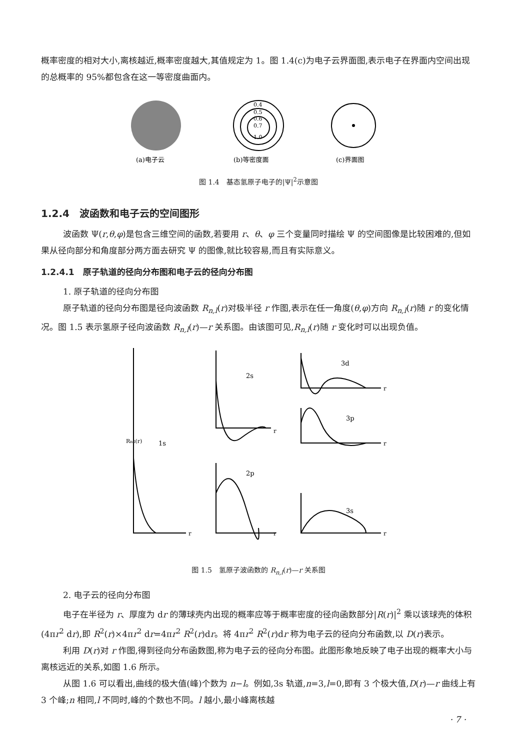概率密度的相对大小,离核越近,概率密度越大,其值规定为 1。图 1.4(c)为电子云界面图,表示电子在界面内空间出现的总概率的 95%都包含在这一等密度曲面内。
0.4
0.5
0.6
0.7
1.0
(a)电子云
(b)等密度面
(c)界面图
图 1.4　基态氢原子电子的|Ψ|<sup>2</sup>示意图
1.2.4　波函数和电子云的空间图形
波函数 Ψ(r,θ,φ)是包含三维空间的函数,若要用 r、θ、φ 三个变量同时描绘 Ψ 的空间图像是比较困难的,但如果从径向部分和角度部分两方面去研究 Ψ 的图像,就比较容易,而且有实际意义。
1.2.4.1　原子轨道的径向分布图和电子云的径向分布图
1. 原子轨道的径向分布图
原子轨道的径向分布图是径向波函数 R<sub>n,l</sub>(r)对极半径 r 作图,表示在任一角度(θ,φ)方向 R<sub>n,l</sub>(r)随 r 的变化情况。图 1.5 表示氢原子径向波函数 R<sub>n,l</sub>(r)—r 关系图。由该图可见,R<sub>n,l</sub>(r)随 r 变化时可以出现负值。
1s
2s
2p
3d
3p
3s
r
r
r
r
r
r
Rn,l(r)
图 1.5　氢原子波函数的 R<sub>n,l</sub>(r)—r 关系图
2. 电子云的径向分布图
电子在半径为 r、厚度为 dr 的薄球壳内出现的概率应等于概率密度的径向函数部分|R(r)|<sup>2</sup> 乘以该球壳的体积(4πr<sup>2</sup> dr),即 R<sup>2</sup>(r)×4πr<sup>2</sup> dr=4πr<sup>2</sup> R<sup>2</sup>(r)dr。将 4πr<sup>2</sup> R<sup>2</sup>(r)dr 称为电子云的径向分布函数,以 D(r)表示。
利用 D(r)对 r 作图,得到径向分布函数图,称为电子云的径向分布图。此图形象地反映了电子出现的概率大小与离核远近的关系,如图 1.6 所示。
从图 1.6 可以看出,曲线的极大值(峰)个数为 n−l。例如,3s 轨道,n=3,l=0,即有 3 个极大值,D(r)—r 曲线上有 3 个峰;n 相同,l 不同时,峰的个数也不同。l 越小,最小峰离核越
· 7 ·